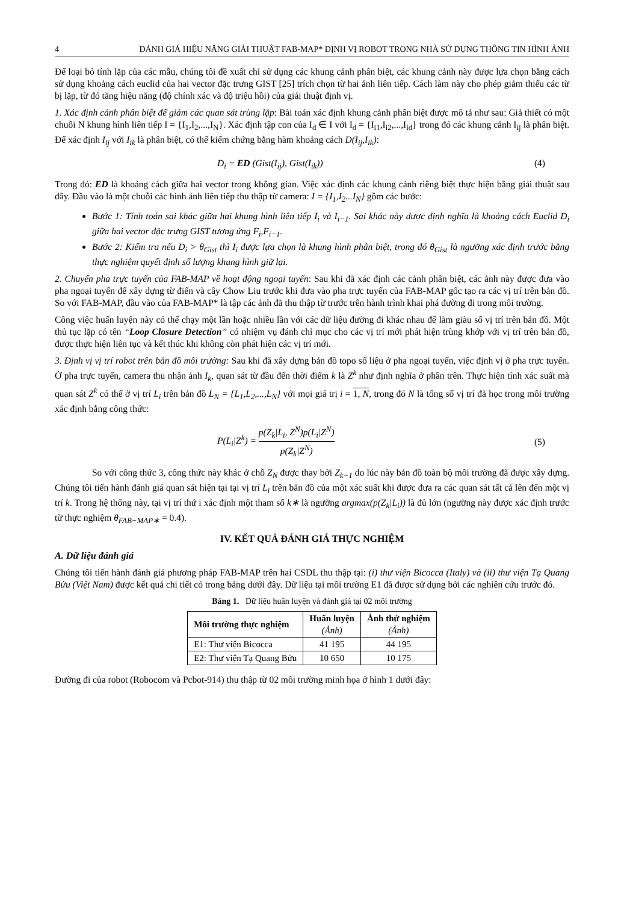4 ĐÁNH GIÁ HIỆU NĂNG GIẢI THUẬT FAB-MAP* ĐỊNH VỊ ROBOT TRONG NHÀ SỬ DỤNG THÔNG TIN HÌNH ẢNH
Để loại bỏ tính lặp của các mẫu, chúng tôi đề xuất chỉ sử dụng các khung cảnh phân biệt, các khung cảnh này được lựa chọn bằng cách sử dụng khoảng cách euclid của hai vector đặc trưng GIST [25] trích chọn từ hai ảnh liên tiếp. Cách làm này cho phép giảm thiểu các từ bị lặp, từ đó tăng hiệu năng (độ chính xác và độ triệu hồi) của giải thuật định vị.
1. Xác định cảnh phân biệt để giảm các quan sát trùng lặp: Bài toán xác định khung cảnh phân biệt được mô tả như sau: Giả thiết có một chuỗi N khung hình liên tiếp I = {I<sub>1</sub>,I<sub>2</sub>,...,I<sub>N</sub>}. Xác định tập con của I<sub>d</sub> ∈ I với I<sub>d</sub> = {I<sub>i1</sub>,I<sub>i2</sub>,...,I<sub>id</sub>} trong đó các khung cảnh I<sub>ij</sub> là phân biệt. Để xác định I<sub>ij</sub> với I<sub>ik</sub> là phân biệt, có thể kiểm chứng bằng hàm khoảng cách D(I<sub>ij</sub>,I<sub>ik</sub>):
D<sub>i</sub> = ED (Gist(I<sub>ij</sub>), Gist(I<sub>ik</sub>)) (4)
Trong đó: ED là khoảng cách giữa hai vector trong không gian. Việc xác định các khung cảnh riêng biệt thực hiện bằng giải thuật sau đây. Đầu vào là một chuỗi các hình ảnh liên tiếp thu thập từ camera: I = {I<sub>1</sub>,I<sub>2</sub>...I<sub>N</sub>} gồm các bước:
Bước 1: Tính toán sai khác giữa hai khung hình liên tiếp I<sub>i</sub> và I<sub>i−1</sub>. Sai khác này được định nghĩa là khoảng cách Euclid D<sub>i</sub> giữa hai vector đặc trưng GIST tương ứng F<sub>i</sub>,F<sub>i−1</sub>.
Bước 2: Kiểm tra nếu D<sub>i</sub> > θ<sub>Gist</sub> thì I<sub>i</sub> được lựa chọn là khung hình phân biệt, trong đó θ<sub>Gist</sub> là ngưỡng xác định trước bằng thực nghiệm quyết định số lượng khung hình giữ lại.
2. Chuyển pha trực tuyến của FAB-MAP về hoạt động ngoại tuyến: Sau khi đã xác định các cảnh phân biệt, các ảnh này được đưa vào pha ngoại tuyến để xây dựng từ điển và cây Chow Liu trước khi đưa vào pha trực tuyến của FAB-MAP gốc tạo ra các vị trí trên bản đồ. So với FAB-MAP, đầu vào của FAB-MAP* là tập các ảnh đã thu thập từ trước trên hành trình khai phá đường đi trong môi trường.
Công việc huấn luyện này có thể chạy một lần hoặc nhiều lần với các dữ liệu đường đi khác nhau để làm giàu số vị trí trên bản đồ. Một thủ tục lặp có tên “Loop Closure Detection” có nhiệm vụ đánh chỉ mục cho các vị trí mới phát hiện trùng khớp với vị trí trên bản đồ, được thực hiện liên tục và kết thúc khi không còn phát hiện các vị trí mới.
3. Định vị vị trí robot trên bản đồ môi trường: Sau khi đã xây dựng bản đồ topo số liệu ở pha ngoại tuyến, việc định vị ở pha trực tuyến. Ở pha trực tuyến, camera thu nhận ảnh I<sub>k</sub>, quan sát từ đầu đến thời điểm k là Z<sup>k</sup> như định nghĩa ở phần trên. Thực hiện tính xác suất mà quan sát Z<sup>k</sup> có thể ở vị trí L<sub>i</sub> trên bản đồ L<sub>N</sub> = {L<sub>1</sub>,L<sub>2</sub>,...,L<sub>N</sub>} với mọi giá trị i = 1, N, trong đó N là tổng số vị trí đã học trong môi trường xác định bằng công thức:
P(L<sub>i</sub>|Z<sup>k</sup>) = p(Z<sub>k</sub>|L<sub>i</sub>, Z<sup>N</sup>)p(L<sub>i</sub>|Z<sup>N</sup>) p(Z<sub>k</sub>|Z<sup>N</sup>) (5)
So với công thức 3, công thức này khác ở chỗ Z<sub>N</sub> được thay bởi Z<sub>k−1</sub> do lúc này bản đồ toàn bộ môi trường đã được xây dựng. Chúng tôi tiến hành đánh giá quan sát hiện tại tại vị trí L<sub>i</sub> trên bản đồ của một xác suất khi được đưa ra các quan sát tất cả lên đến một vị trí k. Trong hệ thống này, tại vị trí thứ i xác định một tham số k∗ là ngưỡng argmax(p(Z<sub>k</sub>|L<sub>i</sub>)) là đủ lớn (ngưỡng này được xác định trước từ thực nghiệm θ<sub>FAB−MAP∗</sub> = 0.4).
IV. KẾT QUẢ ĐÁNH GIÁ THỰC NGHIỆM
A. Dữ liệu đánh giá
Chúng tôi tiến hành đánh giá phương pháp FAB-MAP trên hai CSDL thu thập tại: (i) thư viện Bicocca (Italy) và (ii) thư viện Tạ Quang Bửu (Việt Nam) được kết quả chi tiết có trong bảng dưới đây. Dữ liệu tại môi trường E1 đã được sử dụng bởi các nghiên cứu trước đó.
Bảng 1. Dữ liệu huấn luyện và đánh giá tại 02 môi trường
| Môi trường thực nghiệm | Huấn luyện (Ảnh) | Ảnh thử nghiệm (Ảnh) |
| --- | --- | --- |
| E1: Thư viện Bicocca | 41 195 | 44 195 |
| E2: Thư viện Tạ Quang Bửu | 10 650 | 10 175 |
Đường đi của robot (Robocom và Pcbot-914) thu thập từ 02 môi trường minh họa ở hình 1 dưới đây: